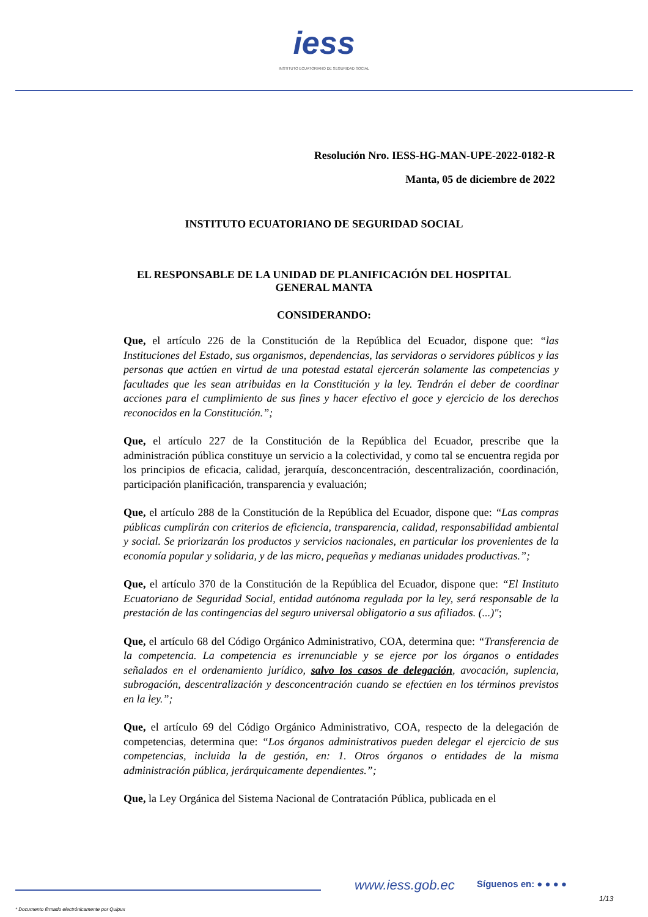iess
INSTITUTO ECUATORIANO DE SEGURIDAD SOCIAL
Resolución Nro. IESS-HG-MAN-UPE-2022-0182-R
Manta, 05 de diciembre de 2022
INSTITUTO ECUATORIANO DE SEGURIDAD SOCIAL
EL RESPONSABLE DE LA UNIDAD DE PLANIFICACIÓN DEL HOSPITAL
GENERAL MANTA
CONSIDERANDO:
Que, el artículo 226 de la Constitución de la República del Ecuador, dispone que: “las Instituciones del Estado, sus organismos, dependencias, las servidoras o servidores públicos y las personas que actúen en virtud de una potestad estatal ejercerán solamente las competencias y facultades que les sean atribuidas en la Constitución y la ley. Tendrán el deber de coordinar acciones para el cumplimiento de sus fines y hacer efectivo el goce y ejercicio de los derechos reconocidos en la Constitución.”;
Que, el artículo 227 de la Constitución de la República del Ecuador, prescribe que la administración pública constituye un servicio a la colectividad, y como tal se encuentra regida por los principios de eficacia, calidad, jerarquía, desconcentración, descentralización, coordinación, participación planificación, transparencia y evaluación;
Que, el artículo 288 de la Constitución de la República del Ecuador, dispone que: “Las compras públicas cumplirán con criterios de eficiencia, transparencia, calidad, responsabilidad ambiental y social. Se priorizarán los productos y servicios nacionales, en particular los provenientes de la economía popular y solidaria, y de las micro, pequeñas y medianas unidades productivas.”;
Que, el artículo 370 de la Constitución de la República del Ecuador, dispone que: “El Instituto Ecuatoriano de Seguridad Social, entidad autónoma regulada por la ley, será responsable de la prestación de las contingencias del seguro universal obligatorio a sus afiliados. (...)";
Que, el artículo 68 del Código Orgánico Administrativo, COA, determina que: “Transferencia de la competencia. La competencia es irrenunciable y se ejerce por los órganos o entidades señalados en el ordenamiento jurídico, salvo los casos de delegación, avocación, suplencia, subrogación, descentralización y desconcentración cuando se efectúen en los términos previstos en la ley.”;
Que, el artículo 69 del Código Orgánico Administrativo, COA, respecto de la delegación de competencias, determina que: “Los órganos administrativos pueden delegar el ejercicio de sus competencias, incluida la de gestión, en: 1. Otros órganos o entidades de la misma administración pública, jerárquicamente dependientes.”;
Que, la Ley Orgánica del Sistema Nacional de Contratación Pública, publicada en el
www.iess.gob.ec Síguenos en: ● ● ● ●
1/13
* Documento firmado electrónicamente por Quipux